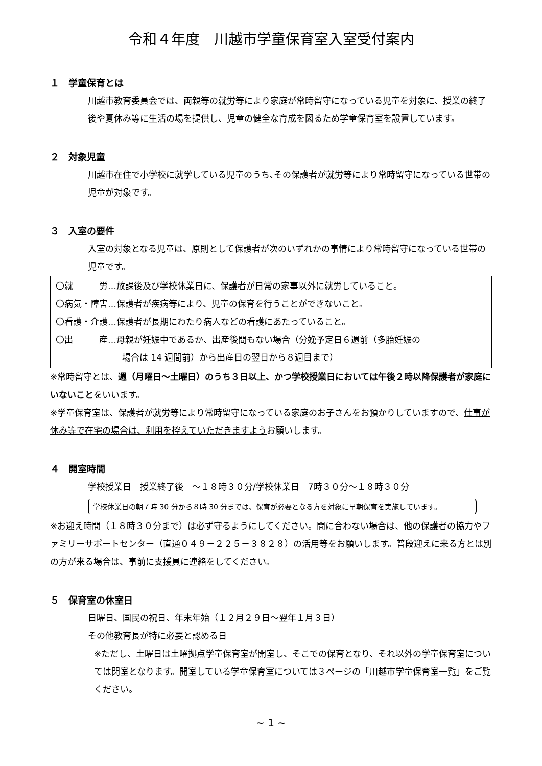令和４年度　川越市学童保育室入室受付案内
１　学童保育とは
川越市教育委員会では、両親等の就労等により家庭が常時留守になっている児童を対象に、授業の終了後や夏休み等に生活の場を提供し、児童の健全な育成を図るため学童保育室を設置しています。
２　対象児童
川越市在住で小学校に就学している児童のうち､その保護者が就労等により常時留守になっている世帯の児童が対象です。
３　入室の要件
入室の対象となる児童は、原則として保護者が次のいずれかの事情により常時留守になっている世帯の児童です。
〇就　　　労…放課後及び学校休業日に、保護者が日常の家事以外に就労していること。
〇病気・障害…保護者が疾病等により、児童の保育を行うことができないこと。
〇看護・介護…保護者が長期にわたり病人などの看護にあたっていること。
〇出　　　産…母親が妊娠中であるか、出産後間もない場合（分娩予定日６週前（多胎妊娠の
場合は 14 週間前）から出産日の翌日から８週目まで）
※常時留守とは、週（月曜日～土曜日）のうち３日以上、かつ学校授業日においては午後２時以降保護者が家庭にいないことをいいます。
※学童保育室は、保護者が就労等により常時留守になっている家庭のお子さんをお預かりしていますので、仕事が休み等で在宅の場合は、利用を控えていただきますようお願いします。
４　開室時間
学校授業日　授業終了後　～１８時３０分/学校休業日　7時３０分～１８時３０分
学校休業日の朝７時 30 分から８時 30 分までは、保育が必要となる方を対象に早朝保育を実施しています。
※お迎え時間（１８時３０分まで）は必ず守るようにしてください。間に合わない場合は、他の保護者の協力やファミリーサポートセンター（直通０４９－２２５－３８２８）の活用等をお願いします。普段迎えに来る方とは別の方が来る場合は、事前に支援員に連絡をしてください。
５　保育室の休室日
日曜日、国民の祝日、年末年始（１２月２９日～翌年１月３日）
その他教育長が特に必要と認める日
※ただし、土曜日は土曜拠点学童保育室が開室し、そこでの保育となり、それ以外の学童保育室については閉室となります。開室している学童保育室については３ページの「川越市学童保育室一覧」をご覧ください。
~ 1 ~